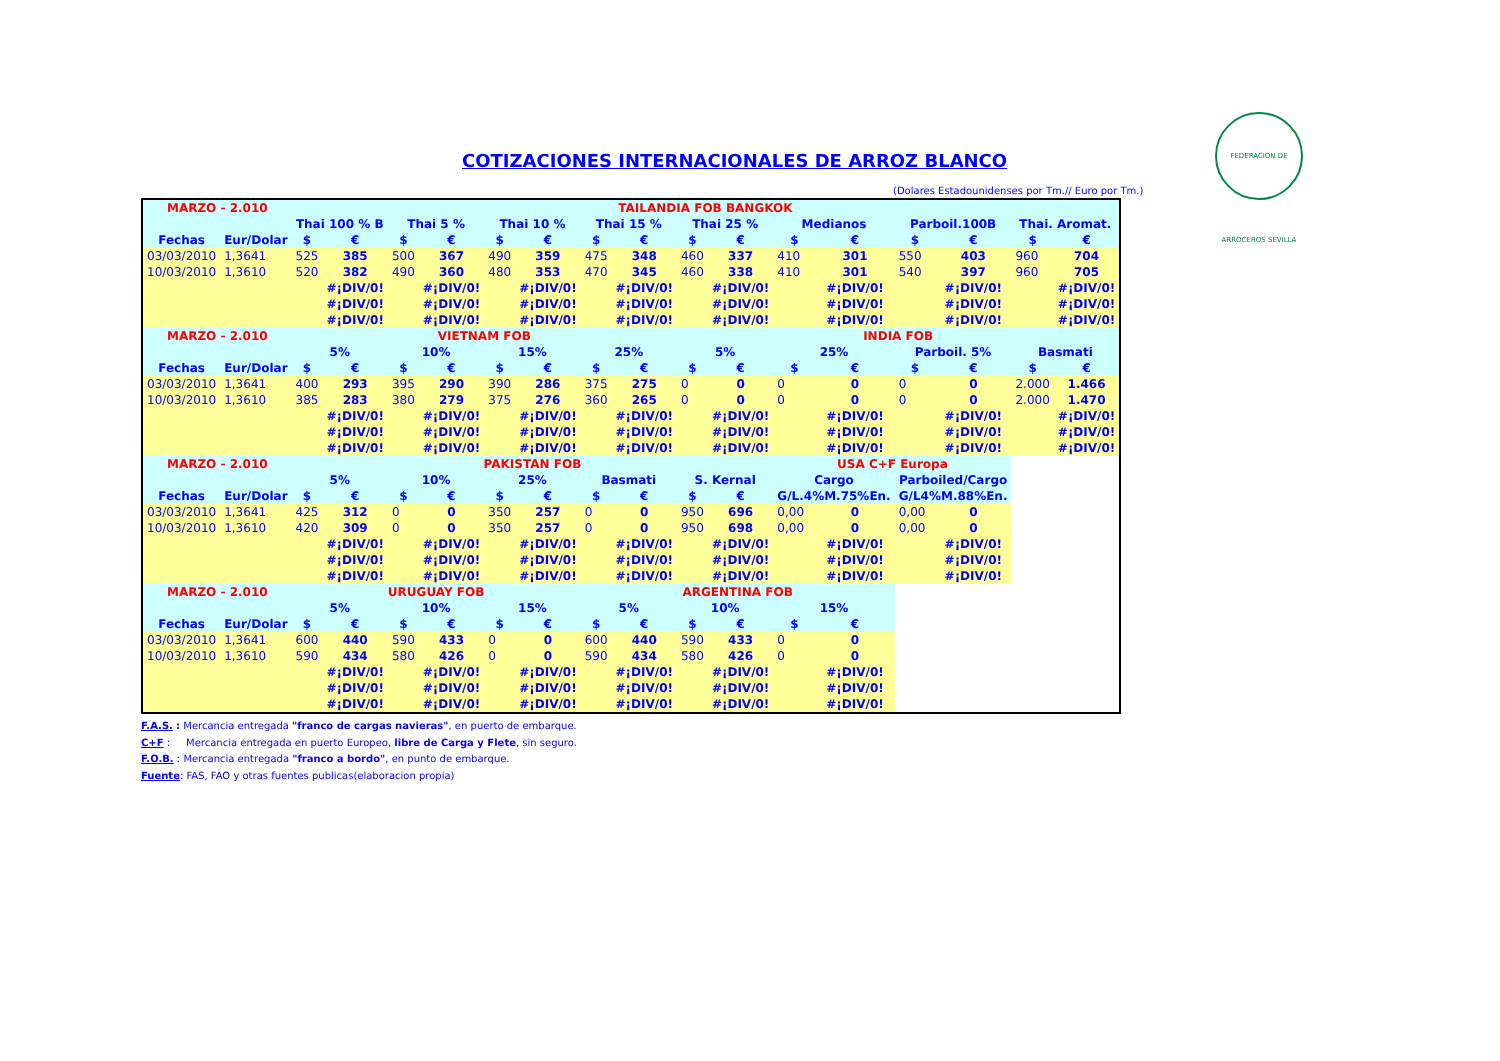FEDERACION DE ARROCEROS SEVILLA
COTIZACIONES INTERNACIONALES DE ARROZ BLANCO
(Dolares Estadounidenses por Tm.// Euro por Tm.)
| MARZO - 2.010 | | TAILANDIA FOB BANGKOK | | | | | | | | | | | | | | | |
| | | Thai 100 % B | | Thai 5 % | | Thai 10 % | | Thai 15 % | | Thai 25 % | | Medianos | | Parboil.100B | | Thai. Aromat. | |
| Fechas | Eur/Dolar | $ | € | $ | € | $ | € | $ | € | $ | € | $ | € | $ | € | $ | € |
| 03/03/2010 | 1,3641 | 525 | 385 | 500 | 367 | 490 | 359 | 475 | 348 | 460 | 337 | 410 | 301 | 550 | 403 | 960 | 704 |
| 10/03/2010 | 1,3610 | 520 | 382 | 490 | 360 | 480 | 353 | 470 | 345 | 460 | 338 | 410 | 301 | 540 | 397 | 960 | 705 |
| | | | #¡DIV/0! | | #¡DIV/0! | | #¡DIV/0! | | #¡DIV/0! | | #¡DIV/0! | | #¡DIV/0! | | #¡DIV/0! | | #¡DIV/0! |
| | | | #¡DIV/0! | | #¡DIV/0! | | #¡DIV/0! | | #¡DIV/0! | | #¡DIV/0! | | #¡DIV/0! | | #¡DIV/0! | | #¡DIV/0! |
| | | | #¡DIV/0! | | #¡DIV/0! | | #¡DIV/0! | | #¡DIV/0! | | #¡DIV/0! | | #¡DIV/0! | | #¡DIV/0! | | #¡DIV/0! |
| MARZO - 2.010 | | VIETNAM FOB | | | | | | | | INDIA FOB | | | | | | | |
| | | 5% | | 10% | | 15% | | 25% | | 5% | | 25% | | Parboil. 5% | | Basmati | |
| Fechas | Eur/Dolar | $ | € | $ | € | $ | € | $ | € | $ | € | $ | € | $ | € | $ | € |
| 03/03/2010 | 1,3641 | 400 | 293 | 395 | 290 | 390 | 286 | 375 | 275 | 0 | 0 | 0 | 0 | 0 | 0 | 2.000 | 1.466 |
| 10/03/2010 | 1,3610 | 385 | 283 | 380 | 279 | 375 | 276 | 360 | 265 | 0 | 0 | 0 | 0 | 0 | 0 | 2.000 | 1.470 |
| | | | #¡DIV/0! | | #¡DIV/0! | | #¡DIV/0! | | #¡DIV/0! | | #¡DIV/0! | | #¡DIV/0! | | #¡DIV/0! | | #¡DIV/0! |
| | | | #¡DIV/0! | | #¡DIV/0! | | #¡DIV/0! | | #¡DIV/0! | | #¡DIV/0! | | #¡DIV/0! | | #¡DIV/0! | | #¡DIV/0! |
| | | | #¡DIV/0! | | #¡DIV/0! | | #¡DIV/0! | | #¡DIV/0! | | #¡DIV/0! | | #¡DIV/0! | | #¡DIV/0! | | #¡DIV/0! |
| MARZO - 2.010 | | PAKISTAN FOB | | | | | | | | | | USA C+F Europa | | | | | |
| | | 5% | | 10% | | 25% | | Basmati | | S. Kernal | | Cargo | | Parboiled/Cargo | | | |
| Fechas | Eur/Dolar | $ | € | $ | € | $ | € | $ | € | $ | € | G/L.4%M.75%En. | | G/L4%M.88%En. | | | |
| 03/03/2010 | 1,3641 | 425 | 312 | 0 | 0 | 350 | 257 | 0 | 0 | 950 | 696 | 0,00 | 0 | 0,00 | 0 | | |
| 10/03/2010 | 1,3610 | 420 | 309 | 0 | 0 | 350 | 257 | 0 | 0 | 950 | 698 | 0,00 | 0 | 0,00 | 0 | | |
| | | | #¡DIV/0! | | #¡DIV/0! | | #¡DIV/0! | | #¡DIV/0! | | #¡DIV/0! | | #¡DIV/0! | | #¡DIV/0! | | |
| | | | #¡DIV/0! | | #¡DIV/0! | | #¡DIV/0! | | #¡DIV/0! | | #¡DIV/0! | | #¡DIV/0! | | #¡DIV/0! | | |
| | | | #¡DIV/0! | | #¡DIV/0! | | #¡DIV/0! | | #¡DIV/0! | | #¡DIV/0! | | #¡DIV/0! | | #¡DIV/0! | | |
| MARZO - 2.010 | | URUGUAY FOB | | | | | | ARGENTINA FOB | | | | | | | | | |
| | | 5% | | 10% | | 15% | | 5% | | 10% | | 15% | | | | | |
| Fechas | Eur/Dolar | $ | € | $ | € | $ | € | $ | € | $ | € | $ | € | | | | |
| 03/03/2010 | 1,3641 | 600 | 440 | 590 | 433 | 0 | 0 | 600 | 440 | 590 | 433 | 0 | 0 | | | | |
| 10/03/2010 | 1,3610 | 590 | 434 | 580 | 426 | 0 | 0 | 590 | 434 | 580 | 426 | 0 | 0 | | | | |
| | | | #¡DIV/0! | | #¡DIV/0! | | #¡DIV/0! | | #¡DIV/0! | | #¡DIV/0! | | #¡DIV/0! | | | | |
| | | | #¡DIV/0! | | #¡DIV/0! | | #¡DIV/0! | | #¡DIV/0! | | #¡DIV/0! | | #¡DIV/0! | | | | |
| | | | #¡DIV/0! | | #¡DIV/0! | | #¡DIV/0! | | #¡DIV/0! | | #¡DIV/0! | | #¡DIV/0! | | | | |
F.A.S. : Mercancia entregada "franco de cargas navieras", en puerto de embarque.
C+F : Mercancia entregada en puerto Europeo, libre de Carga y Flete, sin seguro.
F.O.B. : Mercancia entregada "franco a bordo", en punto de embarque.
Fuente: FAS, FAO y otras fuentes publicas(elaboracion propia)